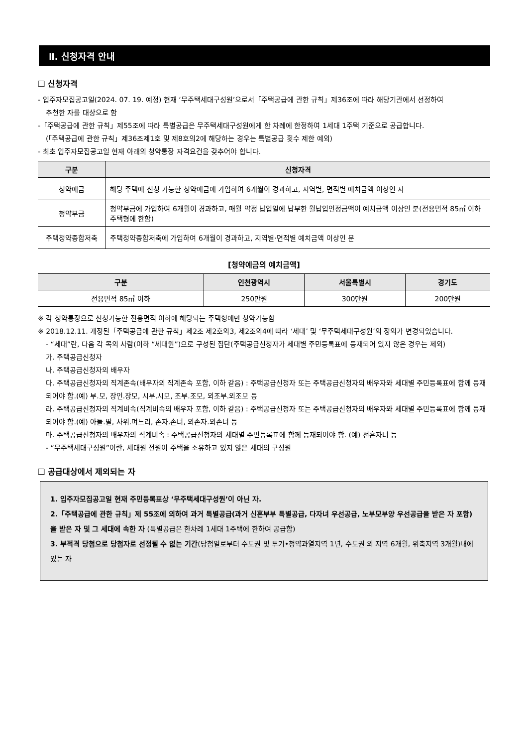Ⅱ. 신청자격 안내
❑ 신청자격
- 입주자모집공고일(2024. 07. 19. 예정) 현재 ‘무주택세대구성원’으로서「주택공급에 관한 규칙」제36조에 따라 해당기관에서 선정하여
추천한 자를 대상으로 함
-「주택공급에 관한 규칙」제55조에 따라 특별공급은 무주택세대구성원에게 한 차례에 한정하여 1세대 1주택 기준으로 공급합니다.
(「주택공급에 관한 규칙」제36조제1호 및 제8호의2에 해당하는 경우는 특별공급 횟수 제한 예외)
- 최초 입주자모집공고일 현재 아래의 청약통장 자격요건을 갖추어야 합니다.
| 구분 | 신청자격 |
| --- | --- |
| 청약예금 | 해당 주택에 신청 가능한 청약예금에 가입하여 6개월이 경과하고, 지역별, 면적별 예치금액 이상인 자 |
| 청약부금 | 청약부금에 가입하여 6개월이 경과하고, 매월 약정 납입일에 납부한 월납입인정금액이 예치금액 이상인 분(전용면적 85㎡ 이하 주택형에 한함) |
| 주택청약종합저축 | 주택청약종합저축에 가입하여 6개월이 경과하고, 지역별·면적별 예치금액 이상인 분 |
[청약예금의 예치금액]
| 구분 | 인천광역시 | 서울특별시 | 경기도 |
| --- | --- | --- | --- |
| 전용면적 85㎡ 이하 | 250만원 | 300만원 | 200만원 |
※ 각 청약통장으로 신청가능한 전용면적 이하에 해당되는 주택형에만 청약가능함
※ 2018.12.11. 개정된「주택공급에 관한 규칙」제2조 제2호의3, 제2조의4에 따라 ‘세대’ 및 ‘무주택세대구성원’의 정의가 변경되었습니다.
- “세대”란, 다음 각 목의 사람(이하 “세대원”)으로 구성된 집단(주택공급신청자가 세대별 주민등록표에 등재되어 있지 않은 경우는 제외)
가. 주택공급신청자
나. 주택공급신청자의 배우자
다. 주택공급신청자의 직계존속(배우자의 직계존속 포함, 이하 같음) : 주택공급신청자 또는 주택공급신청자의 배우자와 세대별 주민등록표에 함께 등재되어야 함.(예) 부.모, 장인.장모, 시부.시모, 조부.조모, 외조부.외조모 등
라. 주택공급신청자의 직계비속(직계비속의 배우자 포함, 이하 같음) : 주택공급신청자 또는 주택공급신청자의 배우자와 세대별 주민등록표에 함께 등재되어야 함.(예) 아들.딸, 사위.며느리, 손자.손녀, 외손자.외손녀 등
마. 주택공급신청자의 배우자의 직계비속 : 주택공급신청자의 세대별 주민등록표에 함께 등재되어야 함. (예) 전혼자녀 등
- “무주택세대구성원”이란, 세대원 전원이 주택을 소유하고 있지 않은 세대의 구성원
❑ 공급대상에서 제외되는 자
1. 입주자모집공고일 현재 주민등록표상 ‘무주택세대구성원’이 아닌 자.
2.「주택공급에 관한 규칙」제 55조에 의하여 과거 특별공급(과거 신혼부부 특별공급, 다자녀 우선공급, 노부모부양 우선공급을 받은 자 포함)을 받은 자 및 그 세대에 속한 자 (특별공급은 한차례 1세대 1주택에 한하여 공급함)
3. 부적격 당첨으로 당첨자로 선정될 수 없는 기간(당첨일로부터 수도권 및 투기•청약과열지역 1년, 수도권 외 지역 6개월, 위축지역 3개월)내에 있는 자